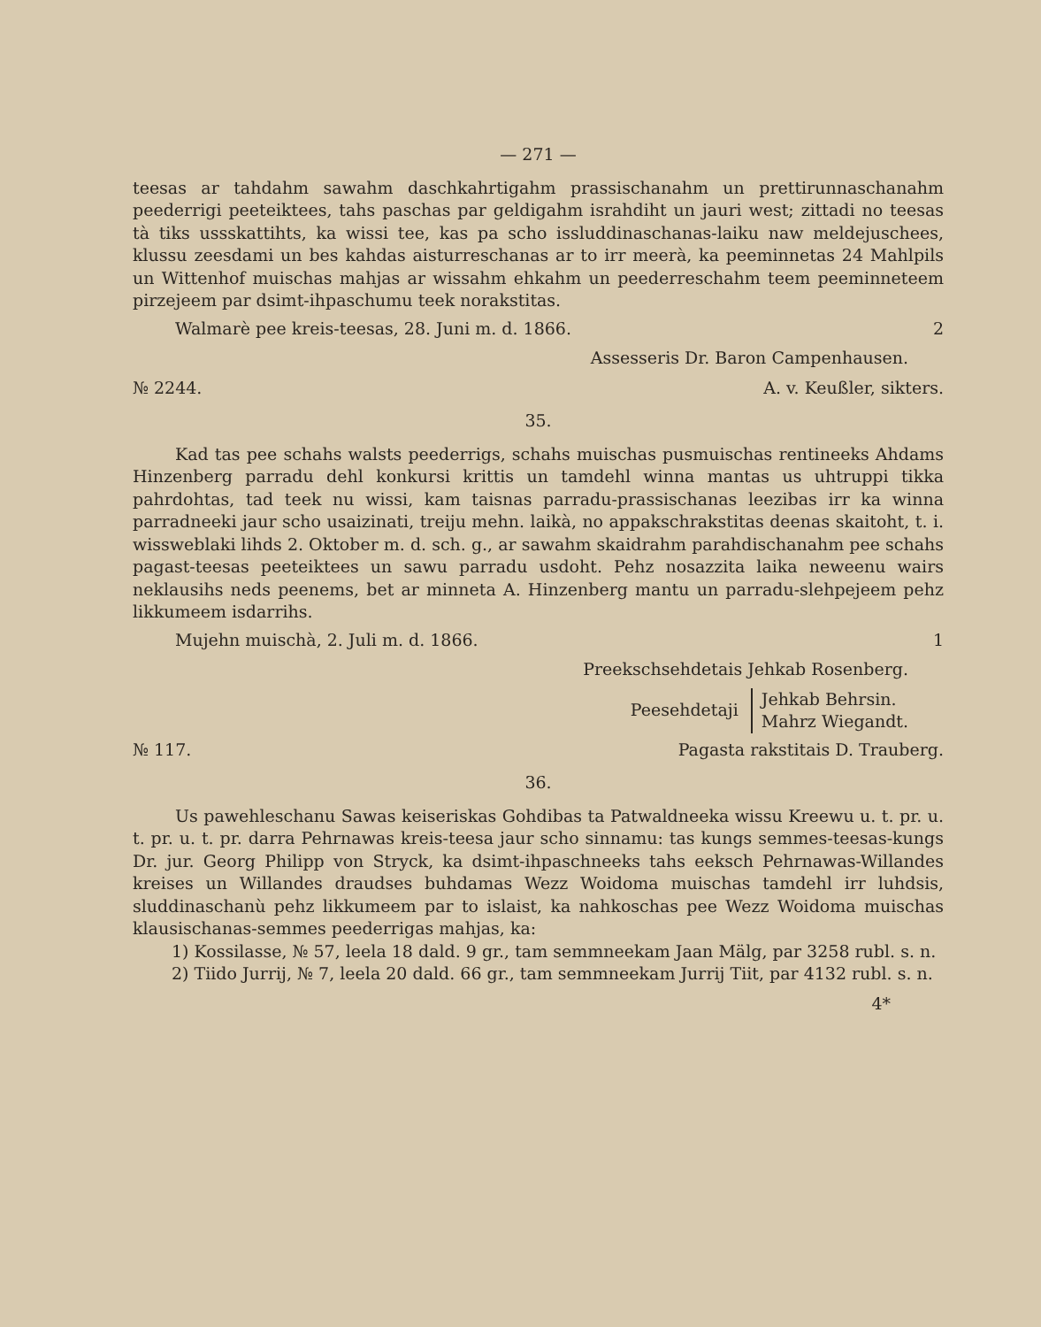— 271 —
teesas ar tahdahm sawahm daschkahrtigahm prassischanahm un prettirunnaschanahm peederrigi peeteiktees, tahs paschas par geldigahm israhdiht un jauri west; zittadi no teesas tà tiks ussskattihts, ka wissi tee, kas pa scho issluddinaschanas-laiku naw meldejuschees, klussu zeesdami un bes kahdas aisturreschanas ar to irr meerà, ka peeminnetas 24 Mahlpils un Wittenhof muischas mahjas ar wissahm ehkahm un peederreschahm teem peeminneteem pirzejeem par dsimt-ihpaschumu teek norakstitas.
Walmarè pee kreis-teesas, 28. Juni m. d. 1866. 2
Assesseris Dr. Baron Campenhausen.
№ 2244. A. v. Keußler, sikters.
35.
Kad tas pee schahs walsts peederrigs, schahs muischas pusmuischas rentineeks Ahdams Hinzenberg parradu dehl konkursi krittis un tamdehl winna mantas us uhtruppi tikka pahrdohtas, tad teek nu wissi, kam taisnas parradu-prassischanas leezibas irr ka winna parradneeki jaur scho usaizinati, treiju mehn. laikà, no appakschrakstitas deenas skaitoht, t. i. wissweblaki lihds 2. Oktober m. d. sch. g., ar sawahm skaidrahm parahdischanahm pee schahs pagast-teesas peeteiktees un sawu parradu usdoht. Pehz nosazzita laika neweenu wairs neklausihs neds peenems, bet ar minneta A. Hinzenberg mantu un parradu-slehpejeem pehz likkumeem isdarrihs.
Mujehn muischà, 2. Juli m. d. 1866. 1
Preekschsehdetais Jehkab Rosenberg.
Peesehdetaji Jehkab Behrsin.
Mahrz Wiegandt.
№ 117. Pagasta rakstitais D. Trauberg.
36.
Us pawehleschanu Sawas keiseriskas Gohdibas ta Patwaldneeka wissu Kreewu u. t. pr. u. t. pr. u. t. pr. darra Pehrnawas kreis-teesa jaur scho sinnamu: tas kungs semmes-teesas-kungs Dr. jur. Georg Philipp von Stryck, ka dsimt-ihpaschneeks tahs eeksch Pehrnawas-Willandes kreises un Willandes draudses buhdamas Wezz Woidoma muischas tamdehl irr luhdsis, sluddinaschanù pehz likkumeem par to islaist, ka nahkoschas pee Wezz Woidoma muischas klausischanas-semmes peederrigas mahjas, ka:
1) Kossilasse, № 57, leela 18 dald. 9 gr., tam semmneekam Jaan Mälg, par 3258 rubl. s. n.
2) Tiido Jurrij, № 7, leela 20 dald. 66 gr., tam semmneekam Jurrij Tiit, par 4132 rubl. s. n.
4*